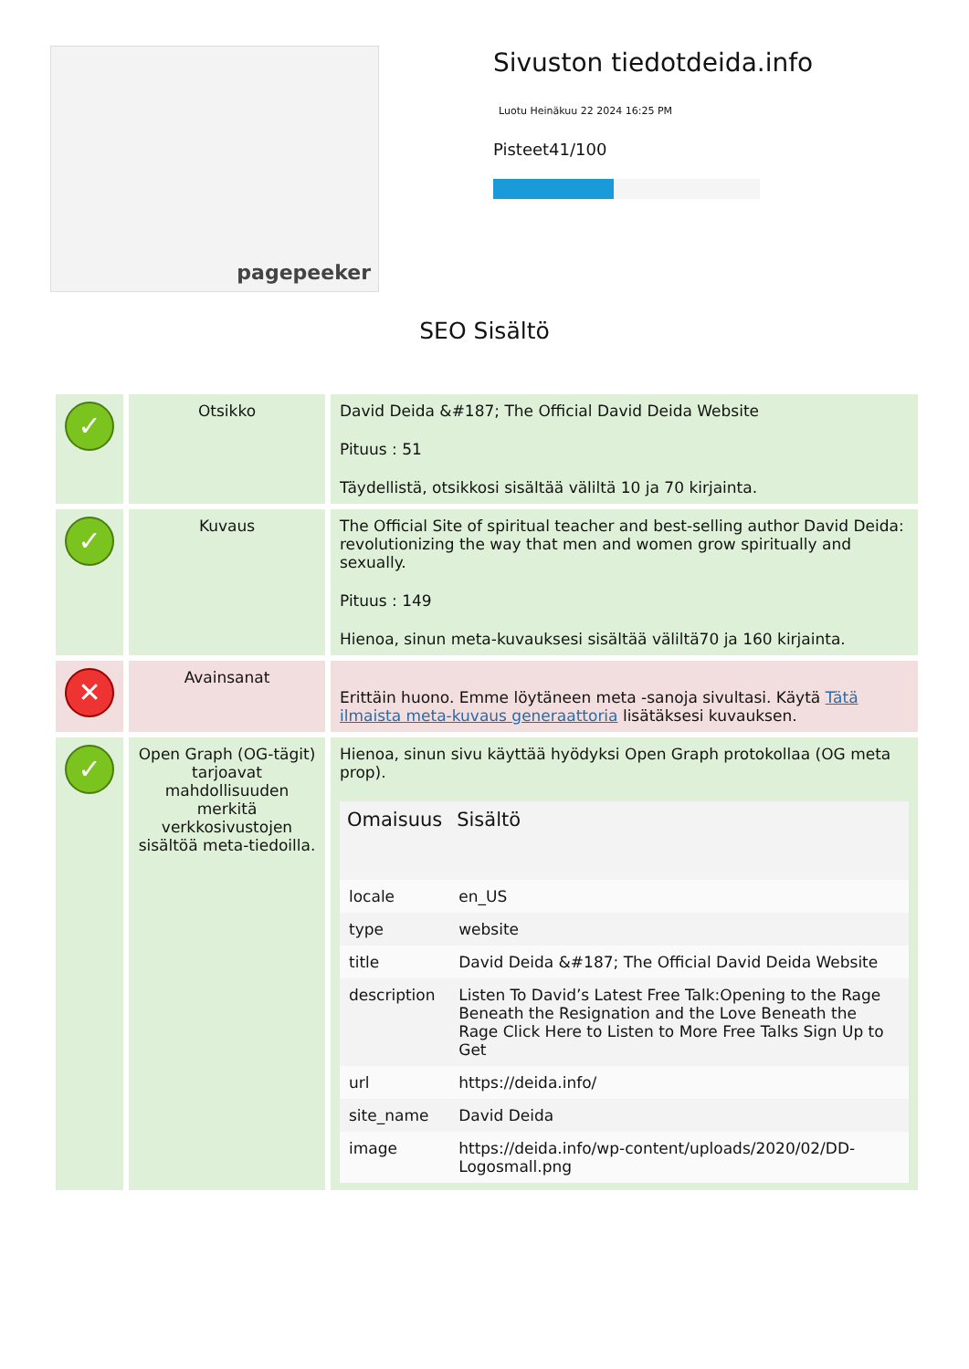pagepeeker
Sivuston tiedotdeida.info
Luotu Heinäkuu 22 2024 16:25 PM
Pisteet41/100
SEO Sisältö
| ✓ | Otsikko | David Deida &#187; The Official David Deida Website Pituus : 51 Täydellistä, otsikkosi sisältää väliltä 10 ja 70 kirjainta. |
| ✓ | Kuvaus | The Official Site of spiritual teacher and best-selling author David Deida: revolutionizing the way that men and women grow spiritually and sexually. Pituus : 149 Hienoa, sinun meta-kuvauksesi sisältää väliltä70 ja 160 kirjainta. |
| ✕ | Avainsanat | Erittäin huono. Emme löytäneen meta -sanoja sivultasi. Käytä Tätä ilmaista meta-kuvaus generaattoria lisätäksesi kuvauksen. |
| ✓ | Open Graph (OG-tägit) tarjoavat mahdollisuuden merkitä verkkosivustojen sisältöä meta-tiedoilla. | Hienoa, sinun sivu käyttää hyödyksi Open Graph protokollaa (OG meta prop). / Omaisuus / Sisältö / / --- / --- / / locale / en_US / / type / website / / title / David Deida &#187; The Official David Deida Website / / description / Listen To David’s Latest Free Talk:Opening to the Rage Beneath the Resignation and the Love Beneath the Rage Click Here to Listen to More Free Talks Sign Up to Get / / url / https://deida.info/ / / site_name / David Deida / / image / https://deida.info/wp-content/uploads/2020/02/DD-Logosmall.png / |